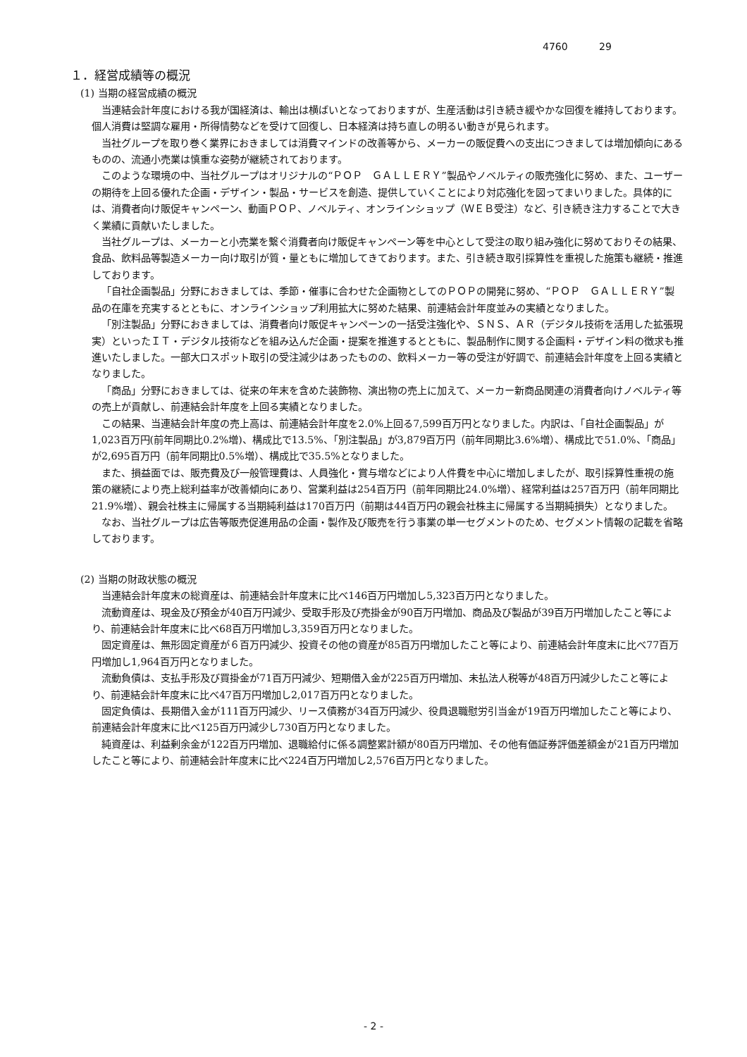4760 29
１．経営成績等の概況
(1) 当期の経営成績の概況
当連結会計年度における我が国経済は、輸出は横ばいとなっておりますが、生産活動は引き続き緩やかな回復を維持しております。個人消費は堅調な雇用・所得情勢などを受けて回復し、日本経済は持ち直しの明るい動きが見られます。
当社グループを取り巻く業界におきましては消費マインドの改善等から、メーカーの販促費への支出につきましては増加傾向にあるものの、流通小売業は慎重な姿勢が継続されております。
このような環境の中、当社グループはオリジナルの“ＰＯＰ　ＧＡＬＬＥＲＹ”製品やノベルティの販売強化に努め、また、ユーザーの期待を上回る優れた企画・デザイン・製品・サービスを創造、提供していくことにより対応強化を図ってまいりました。具体的には、消費者向け販促キャンペーン、動画ＰＯＰ、ノベルティ、オンラインショップ（ＷＥＢ受注）など、引き続き注力することで大きく業績に貢献いたしました。
当社グループは、メーカーと小売業を繋ぐ消費者向け販促キャンペーン等を中心として受注の取り組み強化に努めておりその結果、食品、飲料品等製造メーカー向け取引が質・量ともに増加してきております。また、引き続き取引採算性を重視した施策も継続・推進しております。
「自社企画製品」分野におきましては、季節・催事に合わせた企画物としてのＰＯＰの開発に努め、“ＰＯＰ　ＧＡＬＬＥＲＹ”製品の在庫を充実するとともに、オンラインショップ利用拡大に努めた結果、前連結会計年度並みの実績となりました。
「別注製品」分野におきましては、消費者向け販促キャンペーンの一括受注強化や、ＳＮＳ、ＡＲ（デジタル技術を活用した拡張現実）といったＩＴ・デジタル技術などを組み込んだ企画・提案を推進するとともに、製品制作に関する企画料・デザイン料の徴求も推進いたしました。一部大口スポット取引の受注減少はあったものの、飲料メーカー等の受注が好調で、前連結会計年度を上回る実績となりました。
「商品」分野におきましては、従来の年末を含めた装飾物、演出物の売上に加えて、メーカー新商品関連の消費者向けノベルティ等の売上が貢献し、前連結会計年度を上回る実績となりました。
この結果、当連結会計年度の売上高は、前連結会計年度を2.0%上回る7,599百万円となりました。内訳は、「自社企画製品」が1,023百万円(前年同期比0.2%増)、構成比で13.5%、「別注製品」が3,879百万円（前年同期比3.6%増）、構成比で51.0%、「商品」が2,695百万円（前年同期比0.5%増）、構成比で35.5%となりました。
また、損益面では、販売費及び一般管理費は、人員強化・賞与増などにより人件費を中心に増加しましたが、取引採算性重視の施策の継続により売上総利益率が改善傾向にあり、営業利益は254百万円（前年同期比24.0%増）、経常利益は257百万円（前年同期比21.9%増）、親会社株主に帰属する当期純利益は170百万円（前期は44百万円の親会社株主に帰属する当期純損失）となりました。
なお、当社グループは広告等販売促進用品の企画・製作及び販売を行う事業の単一セグメントのため、セグメント情報の記載を省略しております。
(2) 当期の財政状態の概況
当連結会計年度末の総資産は、前連結会計年度末に比べ146百万円増加し5,323百万円となりました。
流動資産は、現金及び預金が40百万円減少、受取手形及び売掛金が90百万円増加、商品及び製品が39百万円増加したこと等により、前連結会計年度末に比べ68百万円増加し3,359百万円となりました。
固定資産は、無形固定資産が６百万円減少、投資その他の資産が85百万円増加したこと等により、前連結会計年度末に比べ77百万円増加し1,964百万円となりました。
流動負債は、支払手形及び買掛金が71百万円減少、短期借入金が225百万円増加、未払法人税等が48百万円減少したこと等により、前連結会計年度末に比べ47百万円増加し2,017百万円となりました。
固定負債は、長期借入金が111百万円減少、リース債務が34百万円減少、役員退職慰労引当金が19百万円増加したこと等により、前連結会計年度末に比べ125百万円減少し730百万円となりました。
純資産は、利益剰余金が122百万円増加、退職給付に係る調整累計額が80百万円増加、その他有価証券評価差額金が21百万円増加したこと等により、前連結会計年度末に比べ224百万円増加し2,576百万円となりました。
- 2 -